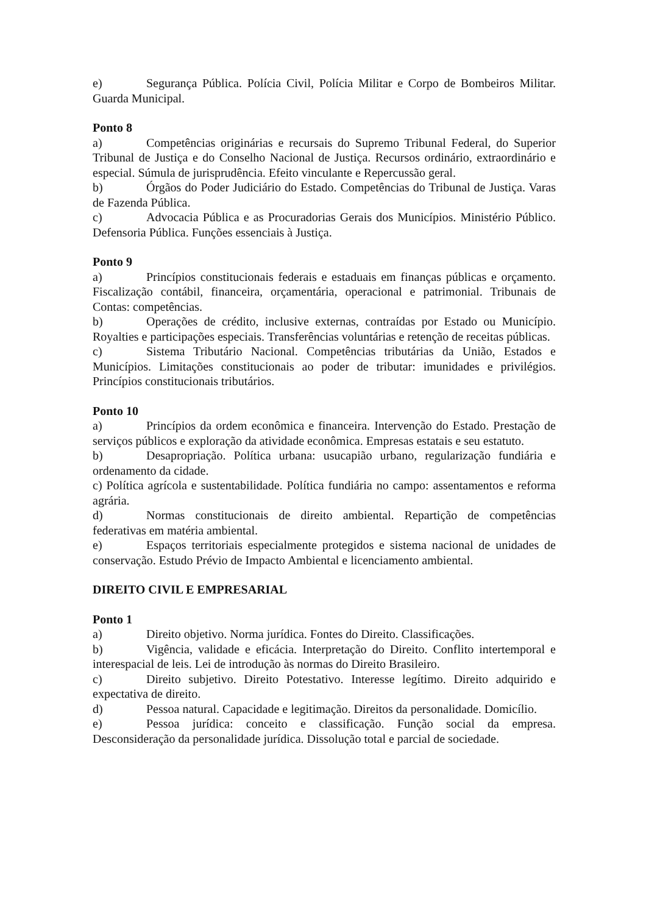e) Segurança Pública. Polícia Civil, Polícia Militar e Corpo de Bombeiros Militar. Guarda Municipal.
Ponto 8
a) Competências originárias e recursais do Supremo Tribunal Federal, do Superior Tribunal de Justiça e do Conselho Nacional de Justiça. Recursos ordinário, extraordinário e especial. Súmula de jurisprudência. Efeito vinculante e Repercussão geral.
b) Órgãos do Poder Judiciário do Estado. Competências do Tribunal de Justiça. Varas de Fazenda Pública.
c) Advocacia Pública e as Procuradorias Gerais dos Municípios. Ministério Público. Defensoria Pública. Funções essenciais à Justiça.
Ponto 9
a) Princípios constitucionais federais e estaduais em finanças públicas e orçamento. Fiscalização contábil, financeira, orçamentária, operacional e patrimonial. Tribunais de Contas: competências.
b) Operações de crédito, inclusive externas, contraídas por Estado ou Município. Royalties e participações especiais. Transferências voluntárias e retenção de receitas públicas.
c) Sistema Tributário Nacional. Competências tributárias da União, Estados e Municípios. Limitações constitucionais ao poder de tributar: imunidades e privilégios. Princípios constitucionais tributários.
Ponto 10
a) Princípios da ordem econômica e financeira. Intervenção do Estado. Prestação de serviços públicos e exploração da atividade econômica. Empresas estatais e seu estatuto.
b) Desapropriação. Política urbana: usucapião urbano, regularização fundiária e ordenamento da cidade.
c) Política agrícola e sustentabilidade. Política fundiária no campo: assentamentos e reforma agrária.
d) Normas constitucionais de direito ambiental. Repartição de competências federativas em matéria ambiental.
e) Espaços territoriais especialmente protegidos e sistema nacional de unidades de conservação. Estudo Prévio de Impacto Ambiental e licenciamento ambiental.
DIREITO CIVIL E EMPRESARIAL
Ponto 1
a) Direito objetivo. Norma jurídica. Fontes do Direito. Classificações.
b) Vigência, validade e eficácia. Interpretação do Direito. Conflito intertemporal e interespacial de leis. Lei de introdução às normas do Direito Brasileiro.
c) Direito subjetivo. Direito Potestativo. Interesse legítimo. Direito adquirido e expectativa de direito.
d) Pessoa natural. Capacidade e legitimação. Direitos da personalidade. Domicílio.
e) Pessoa jurídica: conceito e classificação. Função social da empresa. Desconsideração da personalidade jurídica. Dissolução total e parcial de sociedade.